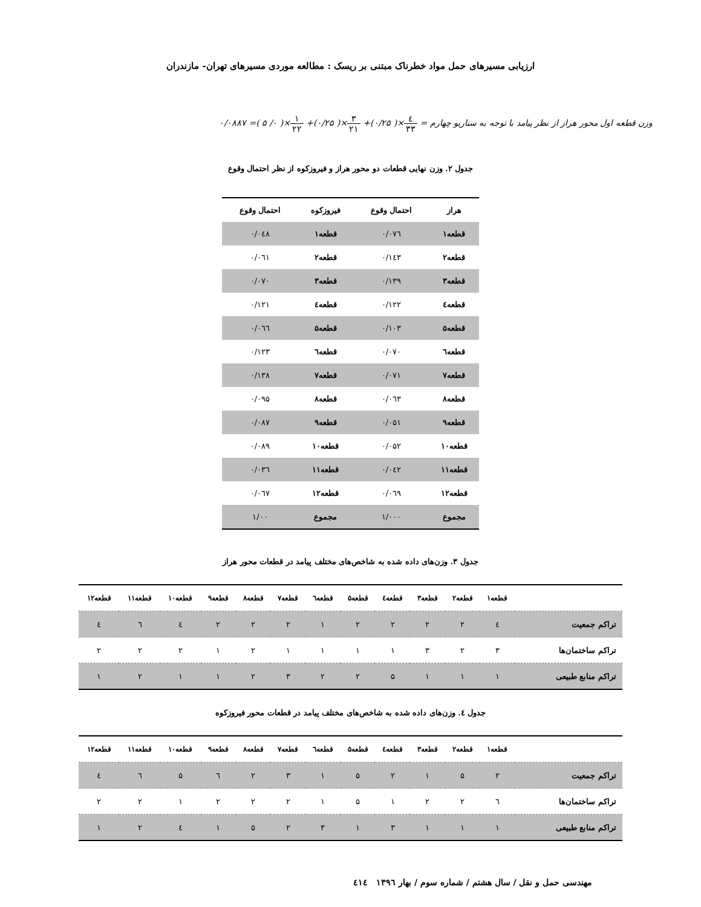ارزیابی مسیرهای حمل مواد خطرناک مبتنی بر ریسک : مطالعه موردی مسیرهای تهران- مازندران
وزن قطعه اول محور هراز از نظر پیامد با توجه به سناریو چهارم = ٤ ٣٣×( ۰/۲۵)+ ۳ ۲۱×( ۰/۲۵)+ ۱ ۲۲×( ۰/ ۵ )= ۰/۰۸۸۷
جدول ۲. وزن نهایی قطعات دو محور هراز و فیروزکوه از نظر احتمال وقوع
| هراز | احتمال وقوع | فیروزکوه | احتمال وقوع |
| --- | --- | --- | --- |
| قطعه۱ | ۰/۰۷٦ | قطعه۱ | ۰/۰٤۸ |
| قطعه۲ | ۰/۱٤۳ | قطعه۲ | ۰/۰٦۱ |
| قطعه۳ | ۰/۱۳۹ | قطعه۳ | ۰/۰۷۰ |
| قطعه٤ | ۰/۱۲۲ | قطعه٤ | ۰/۱۲۱ |
| قطعه۵ | ۰/۱۰۳ | قطعه۵ | ۰/۰٦٦ |
| قطعه٦ | ۰/۰۷۰ | قطعه٦ | ۰/۱۲۳ |
| قطعه۷ | ۰/۰۷۱ | قطعه۷ | ۰/۱۳۸ |
| قطعه۸ | ۰/۰٦۳ | قطعه۸ | ۰/۰۹۵ |
| قطعه۹ | ۰/۰۵۱ | قطعه۹ | ۰/۰۸۷ |
| قطعه۱۰ | ۰/۰۵۲ | قطعه۱۰ | ۰/۰۸۹ |
| قطعه۱۱ | ۰/۰٤۲ | قطعه۱۱ | ۰/۰۳٦ |
| قطعه۱۲ | ۰/۰٦۹ | قطعه۱۲ | ۰/۰٦۷ |
| مجموع | ۱/۰۰۰ | مجموع | ۱/۰۰ |
جدول ۳. وزن‌های داده شده به شاخص‌های مختلف پیامد در قطعات محور هراز
| | قطعه۱ | قطعه۲ | قطعه۳ | قطعه٤ | قطعه۵ | قطعه٦ | قطعه۷ | قطعه۸ | قطعه۹ | قطعه۱۰ | قطعه۱۱ | قطعه۱۲ |
| --- | --- | --- | --- | --- | --- | --- | --- | --- | --- | --- | --- | --- |
| تراکم جمعیت | ٤ | ۲ | ۲ | ۲ | ۲ | ۱ | ۲ | ۲ | ۲ | ٤ | ٦ | ٤ |
| تراکم ساختمان‌ها | ۳ | ۲ | ۳ | ۱ | ۱ | ۱ | ۱ | ۲ | ۱ | ۲ | ۲ | ۲ |
| تراکم منابع طبیعی | ۱ | ۱ | ۱ | ۵ | ۲ | ۲ | ۳ | ۲ | ۱ | ۱ | ۲ | ۱ |
جدول ٤. وزن‌های داده شده به شاخص‌های مختلف پیامد در قطعات محور فیروزکوه
| | قطعه۱ | قطعه۲ | قطعه۳ | قطعه٤ | قطعه۵ | قطعه٦ | قطعه۷ | قطعه۸ | قطعه۹ | قطعه۱۰ | قطعه۱۱ | قطعه۱۲ |
| --- | --- | --- | --- | --- | --- | --- | --- | --- | --- | --- | --- | --- |
| تراکم جمعیت | ۲ | ۵ | ۱ | ۲ | ۵ | ۱ | ۳ | ۲ | ٦ | ۵ | ٦ | ٤ |
| تراکم ساختمان‌ها | ٦ | ۲ | ۲ | ۱ | ۵ | ۱ | ۲ | ۲ | ۲ | ۱ | ۲ | ۲ |
| تراکم منابع طبیعی | ۱ | ۱ | ۱ | ۳ | ۱ | ۳ | ۲ | ۵ | ۱ | ٤ | ۲ | ۱ |
مهندسی حمل و نقل / سال هشتم / شماره سوم / بهار ۱۳۹٦ ٤۱٤